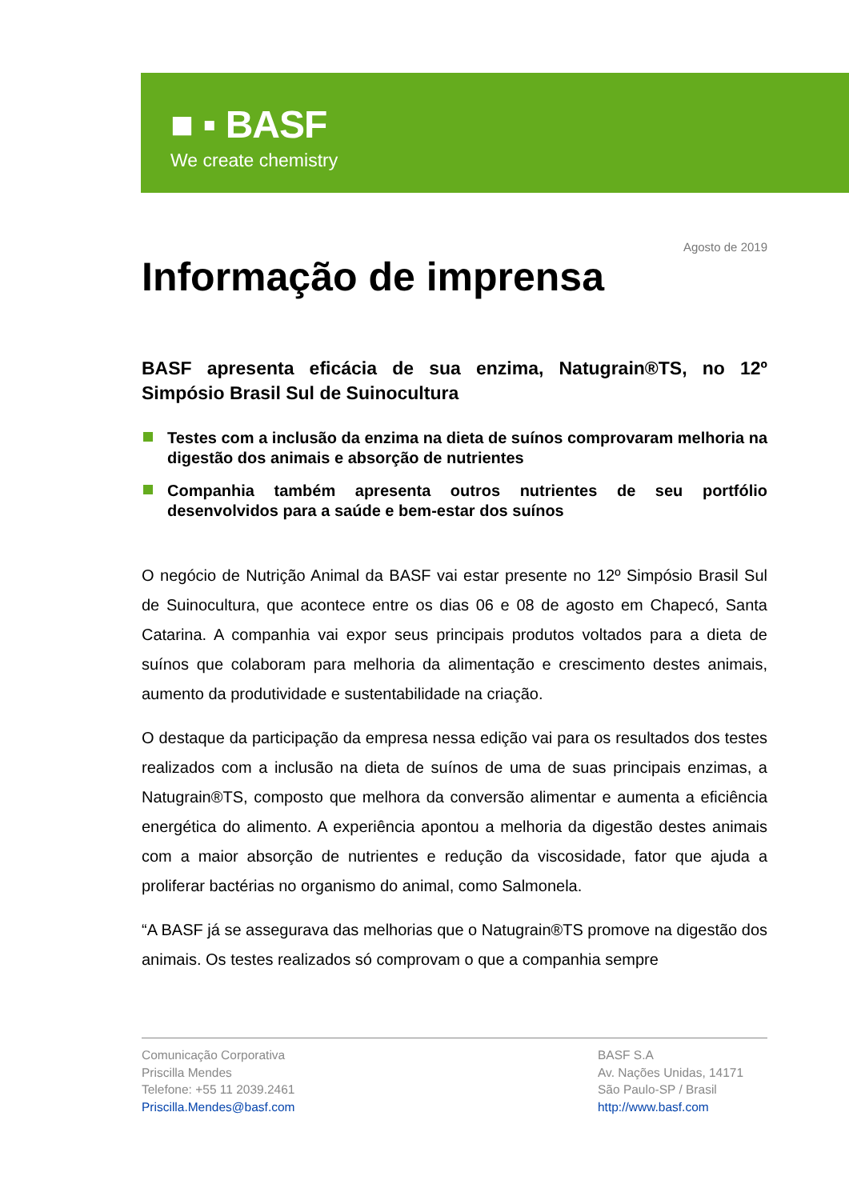■ ▪ BASF
We create chemistry
Agosto de 2019
Informação de imprensa
BASF apresenta eficácia de sua enzima, Natugrain®TS, no 12º Simpósio Brasil Sul de Suinocultura
Testes com a inclusão da enzima na dieta de suínos comprovaram melhoria na digestão dos animais e absorção de nutrientes
Companhia também apresenta outros nutrientes de seu portfólio desenvolvidos para a saúde e bem-estar dos suínos
O negócio de Nutrição Animal da BASF vai estar presente no 12º Simpósio Brasil Sul de Suinocultura, que acontece entre os dias 06 e 08 de agosto em Chapecó, Santa Catarina. A companhia vai expor seus principais produtos voltados para a dieta de suínos que colaboram para melhoria da alimentação e crescimento destes animais, aumento da produtividade e sustentabilidade na criação.
O destaque da participação da empresa nessa edição vai para os resultados dos testes realizados com a inclusão na dieta de suínos de uma de suas principais enzimas, a Natugrain®TS, composto que melhora da conversão alimentar e aumenta a eficiência energética do alimento. A experiência apontou a melhoria da digestão destes animais com a maior absorção de nutrientes e redução da viscosidade, fator que ajuda a proliferar bactérias no organismo do animal, como Salmonela.
“A BASF já se assegurava das melhorias que o Natugrain®TS promove na digestão dos animais. Os testes realizados só comprovam o que a companhia sempre
Comunicação Corporativa
Priscilla Mendes
Telefone: +55 11 2039.2461
Priscilla.Mendes@basf.com
BASF S.A
Av. Nações Unidas, 14171
São Paulo-SP / Brasil
http://www.basf.com